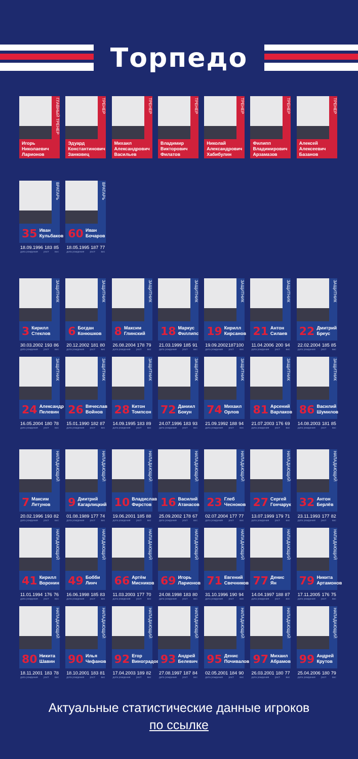Торпедо
ГЛАВНЫЙ ТРЕНЕР
Игорь
Николаевич
Ларионов
ТРЕНЕР
Эдуард
Константинович
Занковец
ТРЕНЕР
Михаил
Александрович
Васильев
ТРЕНЕР
Владимир
Викторович
Филатов
ТРЕНЕР
Николай
Александрович
Хабибулин
ТРЕНЕР
Филипп
Владимирович
Арзамазов
ТРЕНЕР
Алексей
Алексеевич
Базанов
ВРАТАРЬ
35 Иван
Кульбаков
18.09.1996 183 85
дата рождения рост вес
ВРАТАРЬ
60 Иван
Бочаров
18.05.1995 187 77
дата рождения рост вес
ЗАЩИТНИК
3 Кирилл
Стеклов
30.03.2002 193 86
дата рождения рост вес
ЗАЩИТНИК
6 Богдан
Конюшков
20.12.2002 181 80
дата рождения рост вес
ЗАЩИТНИК
8 Максим
Глинский
26.08.2004 178 79
дата рождения рост вес
ЗАЩИТНИК
18 Маркус
Филлипс
21.03.1999 185 91
дата рождения рост вес
ЗАЩИТНИК
19 Кирилл
Кирсанов
19.09.2002 187 100
дата рождения рост вес
ЗАЩИТНИК
21 Антон
Силаев
11.04.2006 200 94
дата рождения рост вес
ЗАЩИТНИК
22 Дмитрий
Бреус
22.02.2004 185 85
дата рождения рост вес
ЗАЩИТНИК
24 Александр
Пелевин
16.05.2004 180 78
дата рождения рост вес
ЗАЩИТНИК
26 Вячеслав
Войнов
15.01.1990 182 87
дата рождения рост вес
ЗАЩИТНИК
28 Китон
Томпсон
14.09.1995 183 89
дата рождения рост вес
ЗАЩИТНИК
72 Даниил
Бокун
24.07.1996 183 93
дата рождения рост вес
ЗАЩИТНИК
74 Михаил
Орлов
21.09.1992 188 94
дата рождения рост вес
ЗАЩИТНИК
81 Арсений
Варлаков
21.07.2003 176 69
дата рождения рост вес
ЗАЩИТНИК
86 Василий
Шумилов
14.08.2003 181 85
дата рождения рост вес
НАПАДАЮЩИЙ
7 Максим
Летунов
20.02.1996 193 82
дата рождения рост вес
НАПАДАЮЩИЙ
9 Дмитрий
Кагарлицкий
01.08.1989 177 74
дата рождения рост вес
НАПАДАЮЩИЙ
10 Владислав
Фирстов
19.06.2001 185 88
дата рождения рост вес
НАПАДАЮЩИЙ
16 Василий
Атанасов
25.09.2002 178 67
дата рождения рост вес
НАПАДАЮЩИЙ
23 Глеб
Чесноков
02.07.2004 177 77
дата рождения рост вес
НАПАДАЮЩИЙ
27 Сергей
Гончарук
13.07.1999 179 71
дата рождения рост вес
НАПАДАЮЩИЙ
32 Антон
Берлёв
23.11.1993 177 82
дата рождения рост вес
НАПАДАЮЩИЙ
41 Кирилл
Воронин
11.01.1994 176 76
дата рождения рост вес
НАПАДАЮЩИЙ
49 Бобби
Линч
16.06.1998 185 83
дата рождения рост вес
НАПАДАЮЩИЙ
66 Артём
Мисников
11.03.2003 177 70
дата рождения рост вес
НАПАДАЮЩИЙ
69 Игорь
Ларионов
24.08.1998 183 80
дата рождения рост вес
НАПАДАЮЩИЙ
71 Евгений
Свечников
31.10.1996 190 94
дата рождения рост вес
НАПАДАЮЩИЙ
77 Денис
Ян
14.04.1997 188 87
дата рождения рост вес
НАПАДАЮЩИЙ
79 Никита
Артамонов
17.11.2005 176 75
дата рождения рост вес
НАПАДАЮЩИЙ
80 Никита
Шавин
18.11.2001 183 78
дата рождения рост вес
НАПАДАЮЩИЙ
90 Илья
Чефанов
18.10.2001 183 81
дата рождения рост вес
НАПАДАЮЩИЙ
92 Егор
Виноградов
17.04.2003 189 82
дата рождения рост вес
НАПАДАЮЩИЙ
93 Андрей
Белевич
27.08.1997 187 84
дата рождения рост вес
НАПАДАЮЩИЙ
95 Денис
Почивалов
02.05.2001 184 90
дата рождения рост вес
НАПАДАЮЩИЙ
97 Михаил
Абрамов
26.03.2001 180 77
дата рождения рост вес
НАПАДАЮЩИЙ
99 Андрей
Крутов
25.04.2006 180 79
дата рождения рост вес
Актуальные статистические данные игроков
по ссылке